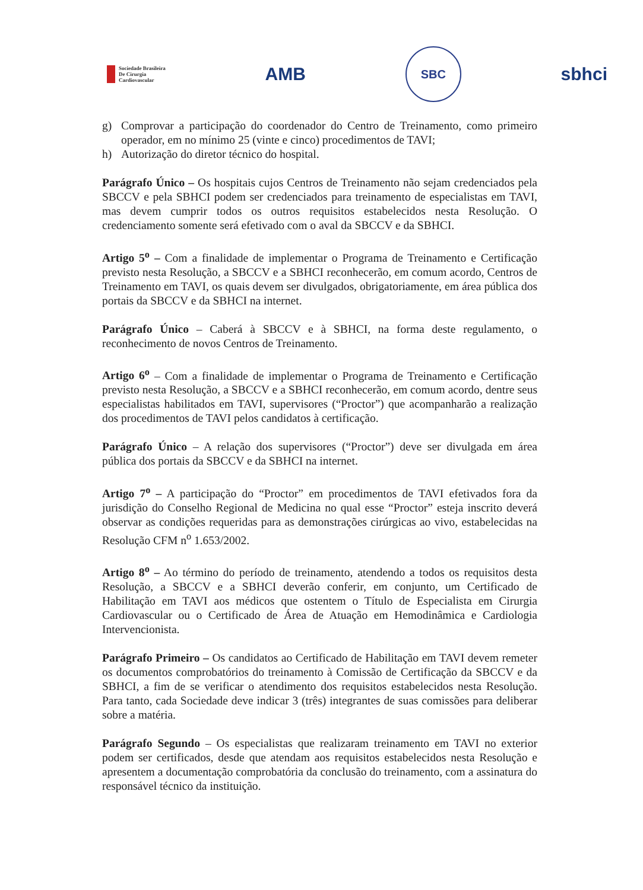Sociedade Brasileira
De Cirurgia
Cardiovascular
AMB
SBC
sbhci
g) Comprovar a participação do coordenador do Centro de Treinamento, como primeiro operador, em no mínimo 25 (vinte e cinco) procedimentos de TAVI;
h) Autorização do diretor técnico do hospital.
Parágrafo Único – Os hospitais cujos Centros de Treinamento não sejam credenciados pela SBCCV e pela SBHCI podem ser credenciados para treinamento de especialistas em TAVI, mas devem cumprir todos os outros requisitos estabelecidos nesta Resolução. O credenciamento somente será efetivado com o aval da SBCCV e da SBHCI.
Artigo 5<sup>o</sup> – Com a finalidade de implementar o Programa de Treinamento e Certificação previsto nesta Resolução, a SBCCV e a SBHCI reconhecerão, em comum acordo, Centros de Treinamento em TAVI, os quais devem ser divulgados, obrigatoriamente, em área pública dos portais da SBCCV e da SBHCI na internet.
Parágrafo Único – Caberá à SBCCV e à SBHCI, na forma deste regulamento, o reconhecimento de novos Centros de Treinamento.
Artigo 6<sup>o</sup> – Com a finalidade de implementar o Programa de Treinamento e Certificação previsto nesta Resolução, a SBCCV e a SBHCI reconhecerão, em comum acordo, dentre seus especialistas habilitados em TAVI, supervisores (“Proctor”) que acompanharão a realização dos procedimentos de TAVI pelos candidatos à certificação.
Parágrafo Único – A relação dos supervisores (“Proctor”) deve ser divulgada em área pública dos portais da SBCCV e da SBHCI na internet.
Artigo 7<sup>o</sup> – A participação do “Proctor” em procedimentos de TAVI efetivados fora da jurisdição do Conselho Regional de Medicina no qual esse “Proctor” esteja inscrito deverá observar as condições requeridas para as demonstrações cirúrgicas ao vivo, estabelecidas na Resolução CFM n<sup>o</sup> 1.653/2002.
Artigo 8<sup>o</sup> – Ao término do período de treinamento, atendendo a todos os requisitos desta Resolução, a SBCCV e a SBHCI deverão conferir, em conjunto, um Certificado de Habilitação em TAVI aos médicos que ostentem o Título de Especialista em Cirurgia Cardiovascular ou o Certificado de Área de Atuação em Hemodinâmica e Cardiologia Intervencionista.
Parágrafo Primeiro – Os candidatos ao Certificado de Habilitação em TAVI devem remeter os documentos comprobatórios do treinamento à Comissão de Certificação da SBCCV e da SBHCI, a fim de se verificar o atendimento dos requisitos estabelecidos nesta Resolução. Para tanto, cada Sociedade deve indicar 3 (três) integrantes de suas comissões para deliberar sobre a matéria.
Parágrafo Segundo – Os especialistas que realizaram treinamento em TAVI no exterior podem ser certificados, desde que atendam aos requisitos estabelecidos nesta Resolução e apresentem a documentação comprobatória da conclusão do treinamento, com a assinatura do responsável técnico da instituição.